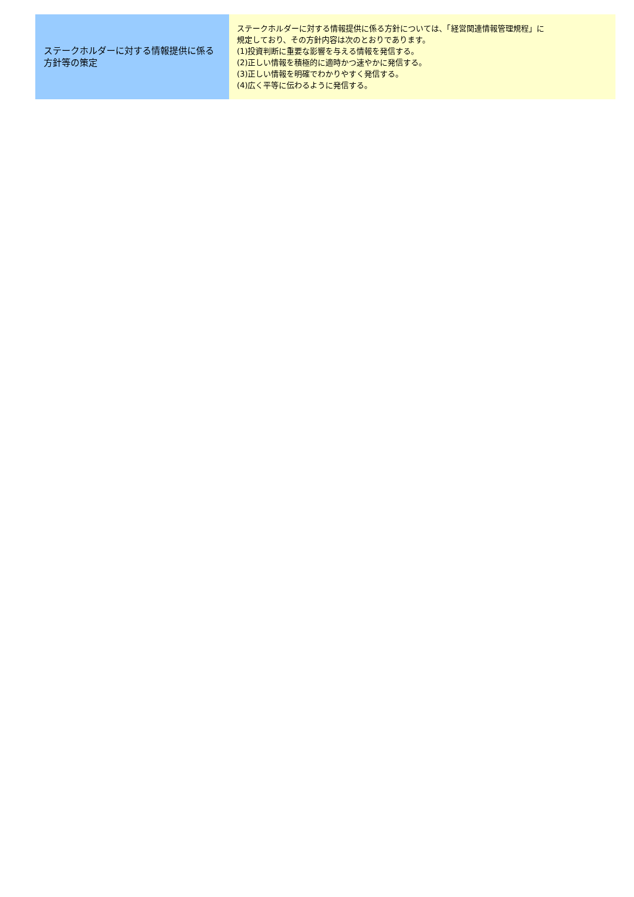| ステークホルダーに対する情報提供に係る方針等の策定 | ステークホルダーに対する情報提供に係る方針については、「経営関連情報管理規程」に 規定しており、その方針内容は次のとおりであります。 (1)投資判断に重要な影響を与える情報を発信する。 (2)正しい情報を積極的に適時かつ速やかに発信する。 (3)正しい情報を明確でわかりやすく発信する。 (4)広く平等に伝わるように発信する。 |